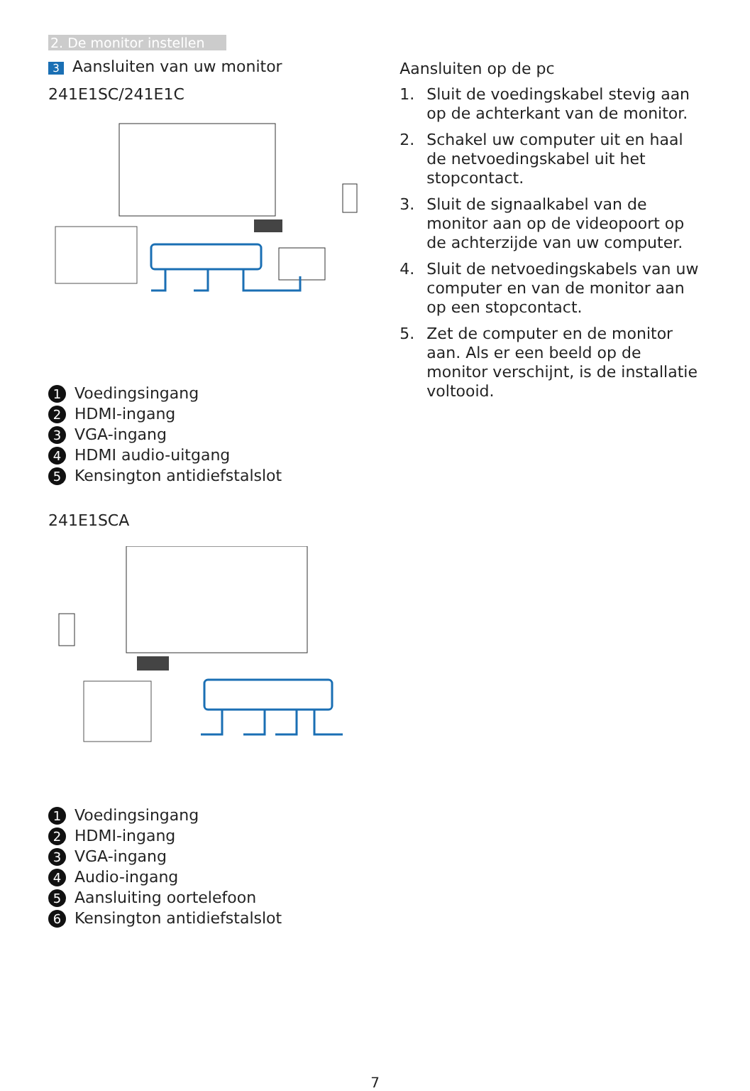2. De monitor instellen
3 Aansluiten van uw monitor
241E1SC/241E1C
1 Voedingsingang
2 HDMI-ingang
3 VGA-ingang
4 HDMI audio-uitgang
5 Kensington antidiefstalslot
241E1SCA
1 Voedingsingang
2 HDMI-ingang
3 VGA-ingang
4 Audio-ingang
5 Aansluiting oortelefoon
6 Kensington antidiefstalslot
Aansluiten op de pc
1. Sluit de voedingskabel stevig aan op de achterkant van de monitor.
2. Schakel uw computer uit en haal de netvoedingskabel uit het stopcontact.
3. Sluit de signaalkabel van de monitor aan op de videopoort op de achterzijde van uw computer.
4. Sluit de netvoedingskabels van uw computer en van de monitor aan op een stopcontact.
5. Zet de computer en de monitor aan. Als er een beeld op de monitor verschijnt, is de installatie voltooid.
7